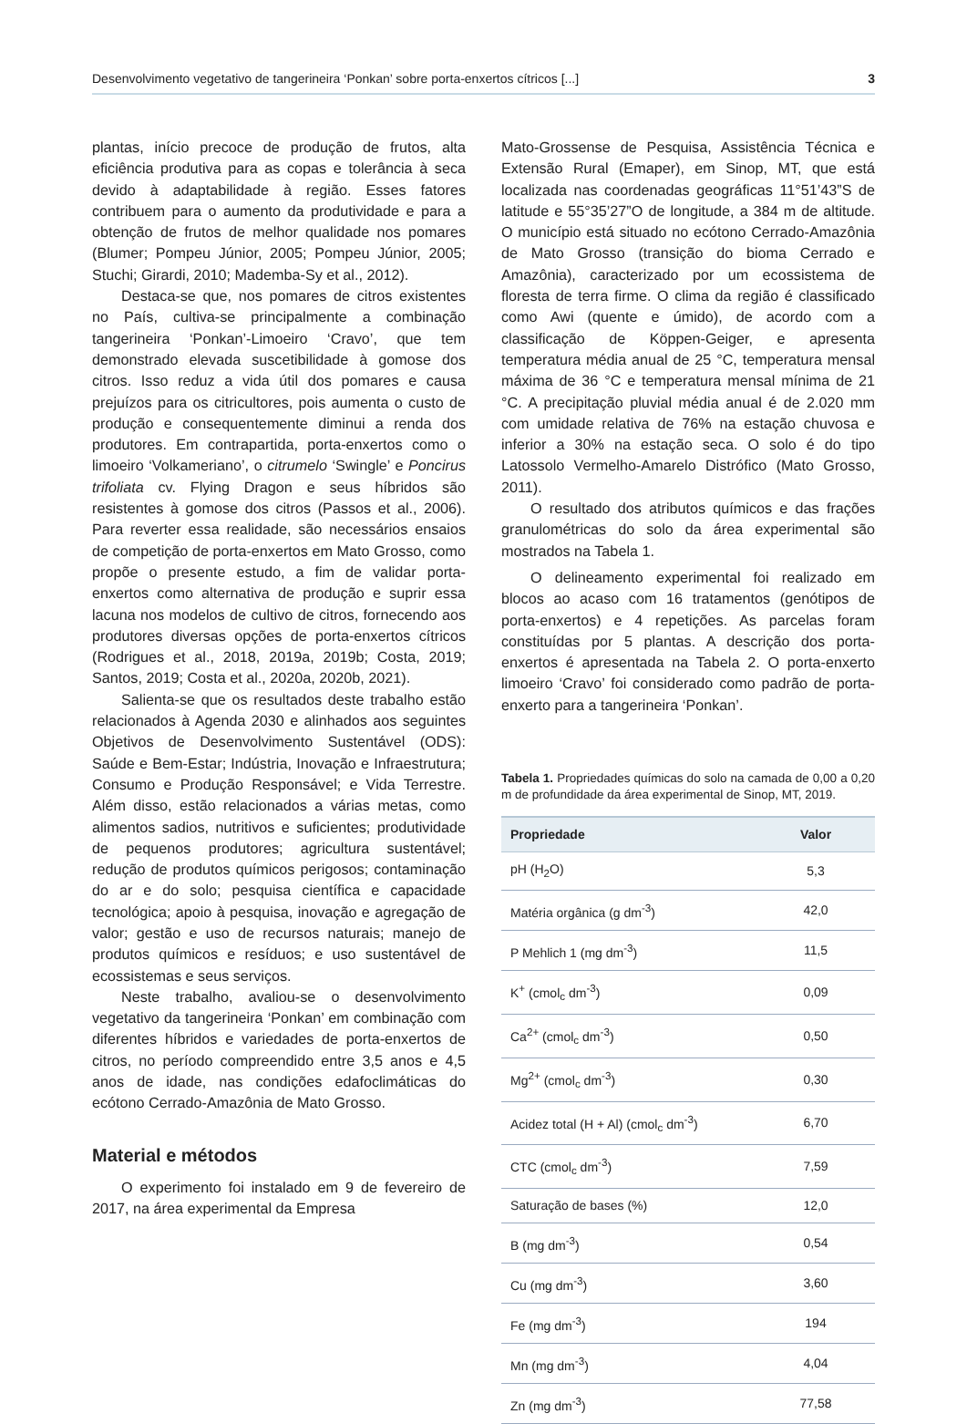Desenvolvimento vegetativo de tangerineira ‘Ponkan’ sobre porta-enxertos cítricos [...] 3
plantas, início precoce de produção de frutos, alta eficiência produtiva para as copas e tolerância à seca devido à adaptabilidade à região. Esses fatores contribuem para o aumento da produtividade e para a obtenção de frutos de melhor qualidade nos pomares (Blumer; Pompeu Júnior, 2005; Pompeu Júnior, 2005; Stuchi; Girardi, 2010; Mademba-Sy et al., 2012).
Destaca-se que, nos pomares de citros existentes no País, cultiva-se principalmente a combinação tangerineira ‘Ponkan’-Limoeiro ‘Cravo’, que tem demonstrado elevada suscetibilidade à gomose dos citros. Isso reduz a vida útil dos pomares e causa prejuízos para os citricultores, pois aumenta o custo de produção e consequentemente diminui a renda dos produtores. Em contrapartida, porta-enxertos como o limoeiro ‘Volkameriano’, o citrumelo ‘Swingle’ e Poncirus trifoliata cv. Flying Dragon e seus híbridos são resistentes à gomose dos citros (Passos et al., 2006). Para reverter essa realidade, são necessários ensaios de competição de porta-enxertos em Mato Grosso, como propõe o presente estudo, a fim de validar porta-enxertos como alternativa de produção e suprir essa lacuna nos modelos de cultivo de citros, fornecendo aos produtores diversas opções de porta-enxertos cítricos (Rodrigues et al., 2018, 2019a, 2019b; Costa, 2019; Santos, 2019; Costa et al., 2020a, 2020b, 2021).
Salienta-se que os resultados deste trabalho estão relacionados à Agenda 2030 e alinhados aos seguintes Objetivos de Desenvolvimento Sustentável (ODS): Saúde e Bem-Estar; Indústria, Inovação e Infraestrutura; Consumo e Produção Responsável; e Vida Terrestre. Além disso, estão relacionados a várias metas, como alimentos sadios, nutritivos e suficientes; produtividade de pequenos produtores; agricultura sustentável; redução de produtos químicos perigosos; contaminação do ar e do solo; pesquisa científica e capacidade tecnológica; apoio à pesquisa, inovação e agregação de valor; gestão e uso de recursos naturais; manejo de produtos químicos e resíduos; e uso sustentável de ecossistemas e seus serviços.
Neste trabalho, avaliou-se o desenvolvimento vegetativo da tangerineira ‘Ponkan’ em combinação com diferentes híbridos e variedades de porta-enxertos de citros, no período compreendido entre 3,5 anos e 4,5 anos de idade, nas condições edafoclimáticas do ecótono Cerrado-Amazônia de Mato Grosso.
Material e métodos
O experimento foi instalado em 9 de fevereiro de 2017, na área experimental da Empresa
Mato-Grossense de Pesquisa, Assistência Técnica e Extensão Rural (Emaper), em Sinop, MT, que está localizada nas coordenadas geográficas 11°51’43”S de latitude e 55°35’27”O de longitude, a 384 m de altitude. O município está situado no ecótono Cerrado-Amazônia de Mato Grosso (transição do bioma Cerrado e Amazônia), caracterizado por um ecossistema de floresta de terra firme. O clima da região é classificado como Awi (quente e úmido), de acordo com a classificação de Köppen-Geiger, e apresenta temperatura média anual de 25 °C, temperatura mensal máxima de 36 °C e temperatura mensal mínima de 21 °C. A precipitação pluvial média anual é de 2.020 mm com umidade relativa de 76% na estação chuvosa e inferior a 30% na estação seca. O solo é do tipo Latossolo Vermelho-Amarelo Distrófico (Mato Grosso, 2011).
O resultado dos atributos químicos e das frações granulométricas do solo da área experimental são mostrados na Tabela 1.
O delineamento experimental foi realizado em blocos ao acaso com 16 tratamentos (genótipos de porta-enxertos) e 4 repetições. As parcelas foram constituídas por 5 plantas. A descrição dos porta-enxertos é apresentada na Tabela 2. O porta-enxerto limoeiro ‘Cravo’ foi considerado como padrão de porta-enxerto para a tangerineira ‘Ponkan’.
Tabela 1. Propriedades químicas do solo na camada de 0,00 a 0,20 m de profundidade da área experimental de Sinop, MT, 2019.
| Propriedade | Valor |
| --- | --- |
| pH (H<sub>2</sub>O) | 5,3 |
| Matéria orgânica (g dm<sup>-3</sup>) | 42,0 |
| P Mehlich 1 (mg dm<sup>-3</sup>) | 11,5 |
| K<sup>+</sup> (cmol<sub>c</sub> dm<sup>-3</sup>) | 0,09 |
| Ca<sup>2+</sup> (cmol<sub>c</sub> dm<sup>-3</sup>) | 0,50 |
| Mg<sup>2+</sup> (cmol<sub>c</sub> dm<sup>-3</sup>) | 0,30 |
| Acidez total (H + Al) (cmol<sub>c</sub> dm<sup>-3</sup>) | 6,70 |
| CTC (cmol<sub>c</sub> dm<sup>-3</sup>) | 7,59 |
| Saturação de bases (%) | 12,0 |
| B (mg dm<sup>-3</sup>) | 0,54 |
| Cu (mg dm<sup>-3</sup>) | 3,60 |
| Fe (mg dm<sup>-3</sup>) | 194 |
| Mn (mg dm<sup>-3</sup>) | 4,04 |
| Zn (mg dm<sup>-3</sup>) | 77,58 |